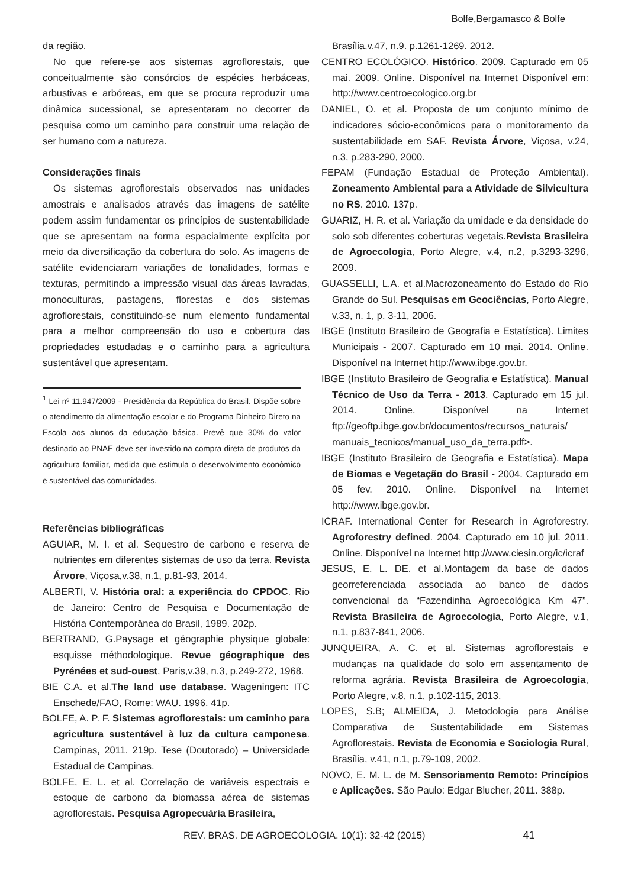Bolfe,Bergamasco & Bolfe
da região.
No que refere-se aos sistemas agroflorestais, que conceitualmente são consórcios de espécies herbáceas, arbustivas e arbóreas, em que se procura reproduzir uma dinâmica sucessional, se apresentaram no decorrer da pesquisa como um caminho para construir uma relação de ser humano com a natureza.
Considerações finais
Os sistemas agroflorestais observados nas unidades amostrais e analisados através das imagens de satélite podem assim fundamentar os princípios de sustentabilidade que se apresentam na forma espacialmente explícita por meio da diversificação da cobertura do solo. As imagens de satélite evidenciaram variações de tonalidades, formas e texturas, permitindo a impressão visual das áreas lavradas, monoculturas, pastagens, florestas e dos sistemas agroflorestais, constituindo-se num elemento fundamental para a melhor compreensão do uso e cobertura das propriedades estudadas e o caminho para a agricultura sustentável que apresentam.
<sup>1</sup> Lei nº 11.947/2009 - Presidência da República do Brasil. Dispõe sobre o atendimento da alimentação escolar e do Programa Dinheiro Direto na Escola aos alunos da educação básica. Prevê que 30% do valor destinado ao PNAE deve ser investido na compra direta de produtos da agricultura familiar, medida que estimula o desenvolvimento econômico e sustentável das comunidades.
Referências bibliográficas
AGUIAR, M. I. et al. Sequestro de carbono e reserva de nutrientes em diferentes sistemas de uso da terra. Revista Árvore, Viçosa,v.38, n.1, p.81-93, 2014.
ALBERTI, V. História oral: a experiência do CPDOC. Rio de Janeiro: Centro de Pesquisa e Documentação de História Contemporânea do Brasil, 1989. 202p.
BERTRAND, G.Paysage et géographie physique globale: esquisse méthodologique. Revue géographique des Pyrénées et sud-ouest, Paris,v.39, n.3, p.249-272, 1968.
BIE C.A. et al.The land use database. Wageningen: ITC Enschede/FAO, Rome: WAU. 1996. 41p.
BOLFE, A. P. F. Sistemas agroflorestais: um caminho para agricultura sustentável à luz da cultura camponesa. Campinas, 2011. 219p. Tese (Doutorado) – Universidade Estadual de Campinas.
BOLFE, E. L. et al. Correlação de variáveis espectrais e estoque de carbono da biomassa aérea de sistemas agroflorestais. Pesquisa Agropecuária Brasileira,
Brasília,v.47, n.9. p.1261-1269. 2012.
CENTRO ECOLÓGICO. Histórico. 2009. Capturado em 05 mai. 2009. Online. Disponível na Internet Disponível em: http://www.centroecologico.org.br
DANIEL, O. et al. Proposta de um conjunto mínimo de indicadores sócio-econômicos para o monitoramento da sustentabilidade em SAF. Revista Árvore, Viçosa, v.24, n.3, p.283-290, 2000.
FEPAM (Fundação Estadual de Proteção Ambiental). Zoneamento Ambiental para a Atividade de Silvicultura no RS. 2010. 137p.
GUARIZ, H. R. et al. Variação da umidade e da densidade do solo sob diferentes coberturas vegetais.Revista Brasileira de Agroecologia, Porto Alegre, v.4, n.2, p.3293-3296, 2009.
GUASSELLI, L.A. et al.Macrozoneamento do Estado do Rio Grande do Sul. Pesquisas em Geociências, Porto Alegre, v.33, n. 1, p. 3-11, 2006.
IBGE (Instituto Brasileiro de Geografia e Estatística). Limites Municipais - 2007. Capturado em 10 mai. 2014. Online. Disponível na Internet http://www.ibge.gov.br.
IBGE (Instituto Brasileiro de Geografia e Estatística). Manual Técnico de Uso da Terra - 2013. Capturado em 15 jul. 2014. Online. Disponível na Internet ftp://geoftp.ibge.gov.br/documentos/recursos_naturais/ manuais_tecnicos/manual_uso_da_terra.pdf>.
IBGE (Instituto Brasileiro de Geografia e Estatística). Mapa de Biomas e Vegetação do Brasil - 2004. Capturado em 05 fev. 2010. Online. Disponível na Internet http://www.ibge.gov.br.
ICRAF. International Center for Research in Agroforestry. Agroforestry defined. 2004. Capturado em 10 jul. 2011. Online. Disponível na Internet http://www.ciesin.org/ic/icraf
JESUS, E. L. DE. et al.Montagem da base de dados georreferenciada associada ao banco de dados convencional da “Fazendinha Agroecológica Km 47”. Revista Brasileira de Agroecologia, Porto Alegre, v.1, n.1, p.837-841, 2006.
JUNQUEIRA, A. C. et al. Sistemas agroflorestais e mudanças na qualidade do solo em assentamento de reforma agrária. Revista Brasileira de Agroecologia, Porto Alegre, v.8, n.1, p.102-115, 2013.
LOPES, S.B; ALMEIDA, J. Metodologia para Análise Comparativa de Sustentabilidade em Sistemas Agroflorestais. Revista de Economia e Sociologia Rural, Brasília, v.41, n.1, p.79-109, 2002.
NOVO, E. M. L. de M. Sensoriamento Remoto: Princípios e Aplicações. São Paulo: Edgar Blucher, 2011. 388p.
REV. BRAS. DE AGROECOLOGIA. 10(1): 32-42 (2015) 41